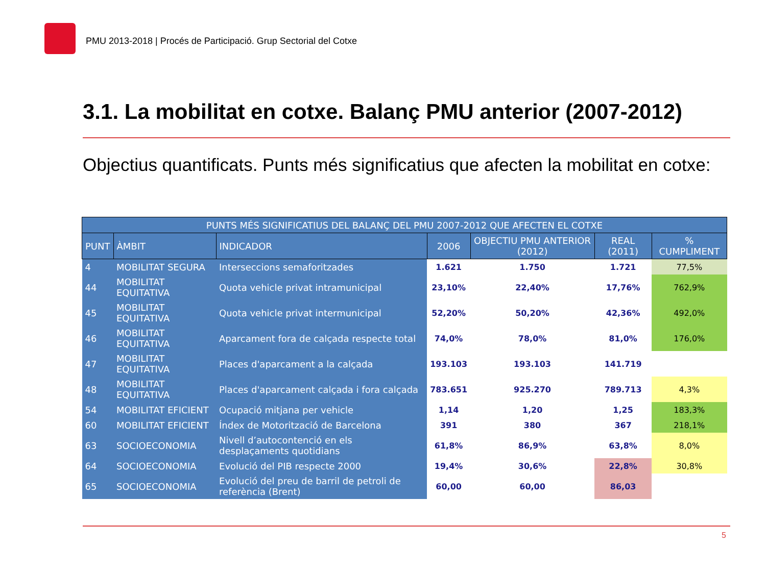PMU 2013-2018 | Procés de Participació. Grup Sectorial del Cotxe
3.1. La mobilitat en cotxe. Balanç PMU anterior (2007-2012)
Objectius quantificats. Punts més significatius que afecten la mobilitat en cotxe:
| PUNTS MÉS SIGNIFICATIUS DEL BALANÇ DEL PMU 2007-2012 QUE AFECTEN EL COTXE | | | | | | |
| --- | --- | --- | --- | --- | --- | --- |
| PUNT | ÀMBIT | INDICADOR | 2006 | OBJECTIU PMU ANTERIOR (2012) | REAL (2011) | % CUMPLIMENT |
| 4 | MOBILITAT SEGURA | Interseccions semaforitzades | 1.621 | 1.750 | 1.721 | 77,5% |
| 44 | MOBILITAT EQUITATIVA | Quota vehicle privat intramunicipal | 23,10% | 22,40% | 17,76% | 762,9% |
| 45 | MOBILITAT EQUITATIVA | Quota vehicle privat intermunicipal | 52,20% | 50,20% | 42,36% | 492,0% |
| 46 | MOBILITAT EQUITATIVA | Aparcament fora de calçada respecte total | 74,0% | 78,0% | 81,0% | 176,0% |
| 47 | MOBILITAT EQUITATIVA | Places d'aparcament a la calçada | 193.103 | 193.103 | 141.719 | |
| 48 | MOBILITAT EQUITATIVA | Places d'aparcament calçada i fora calçada | 783.651 | 925.270 | 789.713 | 4,3% |
| 54 | MOBILITAT EFICIENT | Ocupació mitjana per vehicle | 1,14 | 1,20 | 1,25 | 183,3% |
| 60 | MOBILITAT EFICIENT | Índex de Motorització de Barcelona | 391 | 380 | 367 | 218,1% |
| 63 | SOCIOECONOMIA | Nivell d’autocontenció en els desplaçaments quotidians | 61,8% | 86,9% | 63,8% | 8,0% |
| 64 | SOCIOECONOMIA | Evolució del PIB respecte 2000 | 19,4% | 30,6% | 22,8% | 30,8% |
| 65 | SOCIOECONOMIA | Evolució del preu de barril de petroli de referència (Brent) | 60,00 | 60,00 | 86,03 | |
5